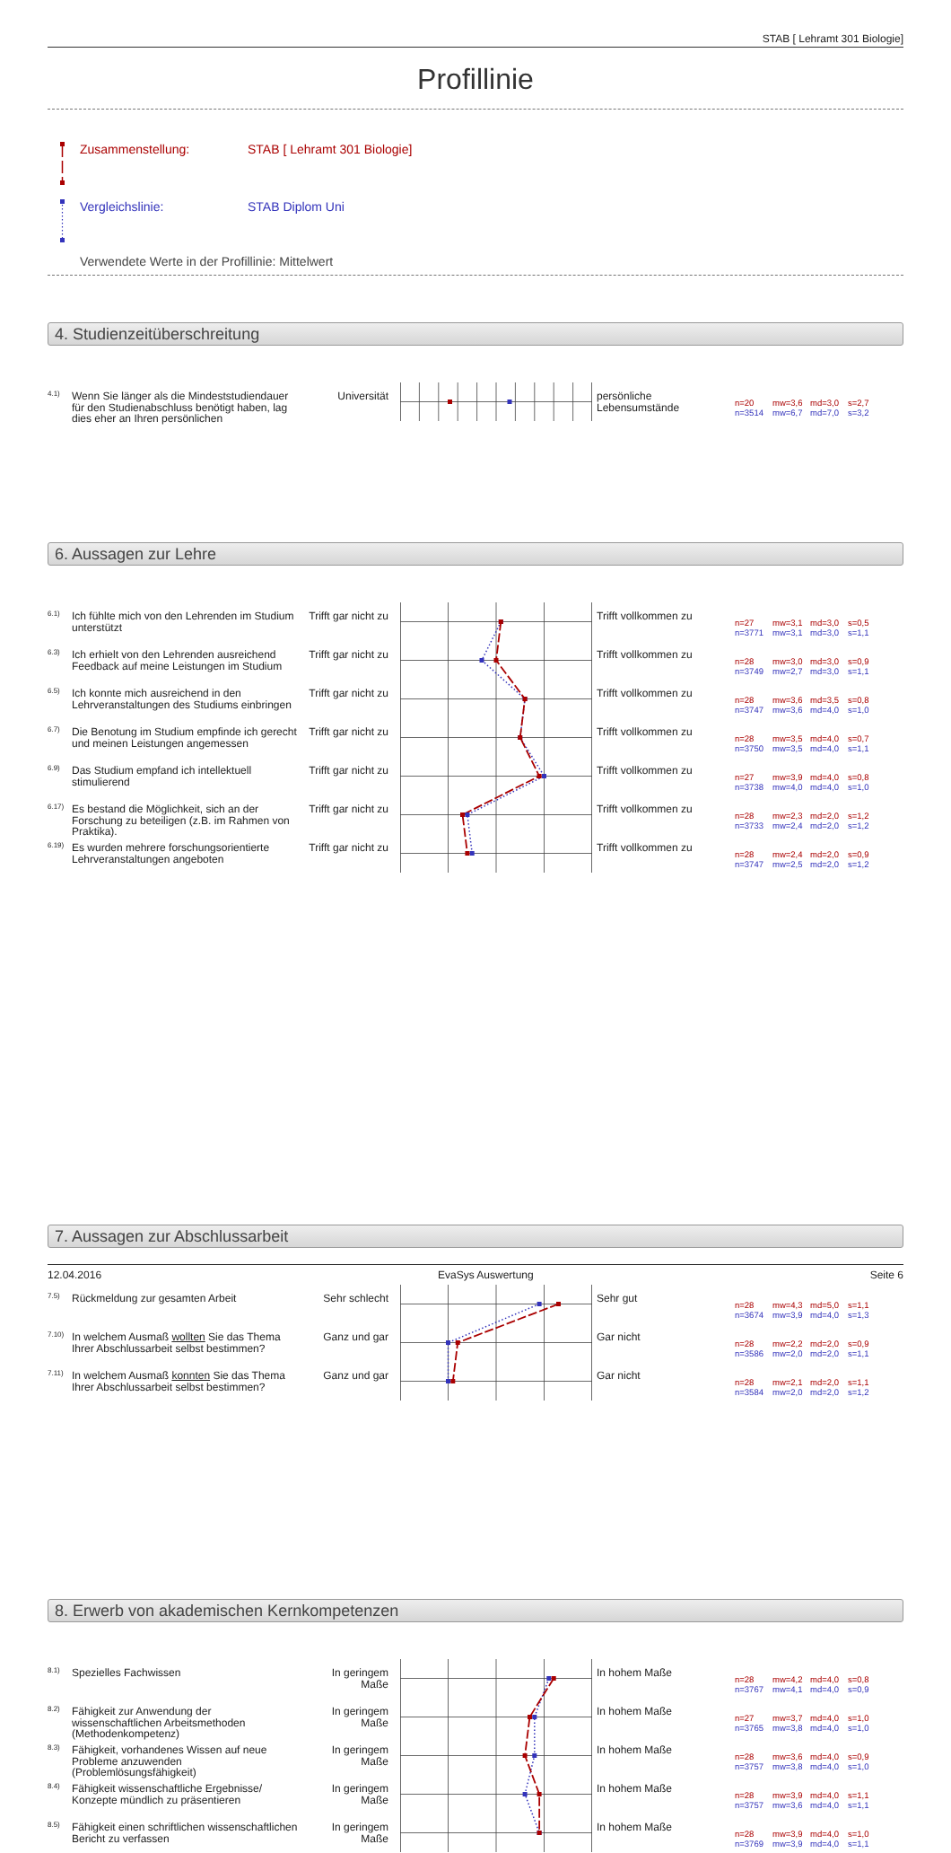STAB [ Lehramt 301 Biologie]
Profillinie
Zusammenstellung: STAB [ Lehramt 301 Biologie]
Vergleichslinie: STAB Diplom Uni
Verwendete Werte in der Profillinie: Mittelwert
4. Studienzeitüberschreitung
4.1)
Wenn Sie länger als die Mindeststudiendauer für den Studienabschluss benötigt haben, lag dies eher an Ihren persönlichen
Universität
persönliche Lebensumstände
n=20 mw=3,6 md=3,0 s=2,7
n=3514 mw=6,7 md=7,0 s=3,2
6. Aussagen zur Lehre
6.1)
Ich fühlte mich von den Lehrenden im Studium unterstützt
Trifft gar nicht zu
Trifft vollkommen zu
n=27 mw=3,1 md=3,0 s=0,5
n=3771 mw=3,1 md=3,0 s=1,1
6.3)
Ich erhielt von den Lehrenden ausreichend Feedback auf meine Leistungen im Studium
Trifft gar nicht zu
Trifft vollkommen zu
n=28 mw=3,0 md=3,0 s=0,9
n=3749 mw=2,7 md=3,0 s=1,1
6.5)
Ich konnte mich ausreichend in den Lehrveranstaltungen des Studiums einbringen
Trifft gar nicht zu
Trifft vollkommen zu
n=28 mw=3,6 md=3,5 s=0,8
n=3747 mw=3,6 md=4,0 s=1,0
6.7)
Die Benotung im Studium empfinde ich gerecht und meinen Leistungen angemessen
Trifft gar nicht zu
Trifft vollkommen zu
n=28 mw=3,5 md=4,0 s=0,7
n=3750 mw=3,5 md=4,0 s=1,1
6.9)
Das Studium empfand ich intellektuell stimulierend
Trifft gar nicht zu
Trifft vollkommen zu
n=27 mw=3,9 md=4,0 s=0,8
n=3738 mw=4,0 md=4,0 s=1,0
6.17)
Es bestand die Möglichkeit, sich an der Forschung zu beteiligen (z.B. im Rahmen von Praktika).
Trifft gar nicht zu
Trifft vollkommen zu
n=28 mw=2,3 md=2,0 s=1,2
n=3733 mw=2,4 md=2,0 s=1,2
6.19)
Es wurden mehrere forschungsorientierte Lehrveranstaltungen angeboten
Trifft gar nicht zu
Trifft vollkommen zu
n=28 mw=2,4 md=2,0 s=0,9
n=3747 mw=2,5 md=2,0 s=1,2
7. Aussagen zur Abschlussarbeit
7.5)
Rückmeldung zur gesamten Arbeit
Sehr schlecht
Sehr gut
n=28 mw=4,3 md=5,0 s=1,1
n=3674 mw=3,9 md=4,0 s=1,3
7.10)
In welchem Ausmaß wollten Sie das Thema Ihrer Abschlussarbeit selbst bestimmen?
Ganz und gar
Gar nicht
n=28 mw=2,2 md=2,0 s=0,9
n=3586 mw=2,0 md=2,0 s=1,1
7.11)
In welchem Ausmaß konnten Sie das Thema Ihrer Abschlussarbeit selbst bestimmen?
Ganz und gar
Gar nicht
n=28 mw=2,1 md=2,0 s=1,1
n=3584 mw=2,0 md=2,0 s=1,2
8. Erwerb von akademischen Kernkompetenzen
8.1)
Spezielles Fachwissen
In geringem Maße
In hohem Maße
n=28 mw=4,2 md=4,0 s=0,8
n=3767 mw=4,1 md=4,0 s=0,9
8.2)
Fähigkeit zur Anwendung der wissenschaftlichen Arbeitsmethoden (Methodenkompetenz)
In geringem Maße
In hohem Maße
n=27 mw=3,7 md=4,0 s=1,0
n=3765 mw=3,8 md=4,0 s=1,0
8.3)
Fähigkeit, vorhandenes Wissen auf neue Probleme anzuwenden (Problemlösungsfähigkeit)
In geringem Maße
In hohem Maße
n=28 mw=3,6 md=4,0 s=0,9
n=3757 mw=3,8 md=4,0 s=1,0
8.4)
Fähigkeit wissenschaftliche Ergebnisse/ Konzepte mündlich zu präsentieren
In geringem Maße
In hohem Maße
n=28 mw=3,9 md=4,0 s=1,1
n=3757 mw=3,6 md=4,0 s=1,1
8.5)
Fähigkeit einen schriftlichen wissenschaftlichen Bericht zu verfassen
In geringem Maße
In hohem Maße
n=28 mw=3,9 md=4,0 s=1,0
n=3769 mw=3,9 md=4,0 s=1,1
12.04.2016 EvaSys Auswertung Seite 6